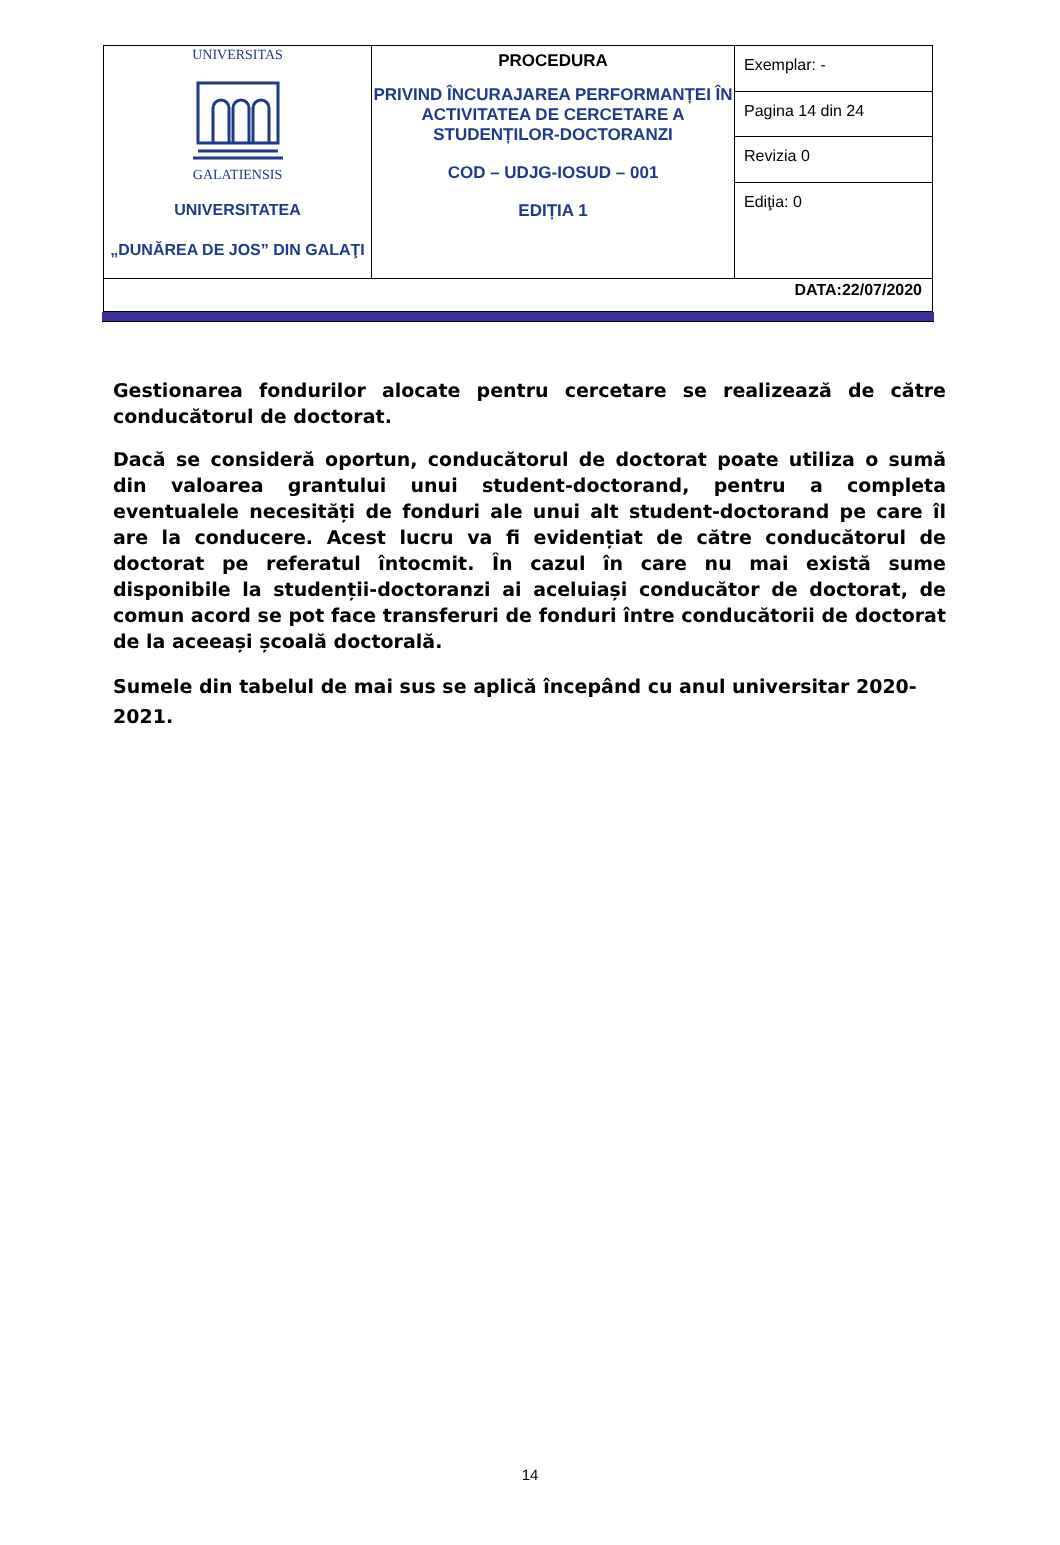| UNIVERSITAS GALATIENSIS UNIVERSITATEA „DUNĂREA DE JOS” DIN GALAŢI | PROCEDURA PRIVIND ÎNCURAJAREA PERFORMANȚEI ÎN ACTIVITATEA DE CERCETARE A STUDENȚILOR-DOCTORANZI COD – UDJG-IOSUD – 001 EDIȚIA 1 | Exemplar: - |
| | | Pagina 14 din 24 |
| | | Revizia 0 |
| | | Ediţia: 0 |
| DATA:22/07/2020 | | |
Gestionarea fondurilor alocate pentru cercetare se realizează de către conducătorul de doctorat.
Dacă se consideră oportun, conducătorul de doctorat poate utiliza o sumă din valoarea grantului unui student-doctorand, pentru a completa eventualele necesități de fonduri ale unui alt student-doctorand pe care îl are la conducere. Acest lucru va fi evidențiat de către conducătorul de doctorat pe referatul întocmit. În cazul în care nu mai există sume disponibile la studenții-doctoranzi ai aceluiași conducător de doctorat, de comun acord se pot face transferuri de fonduri între conducătorii de doctorat de la aceeași școală doctorală.
Sumele din tabelul de mai sus se aplică începând cu anul universitar 2020-2021.
14